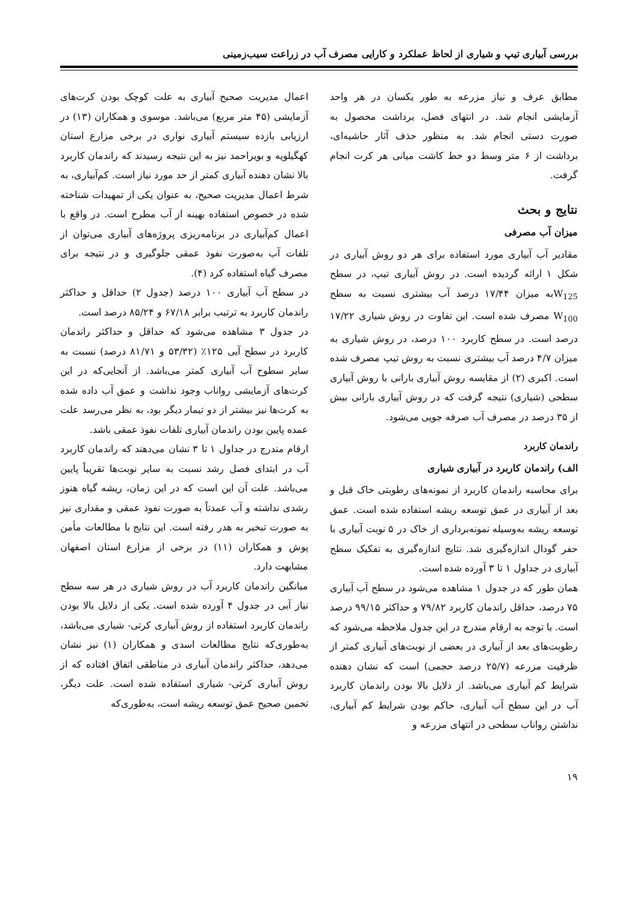بررسی آبیاری تیپ و شیاری از لحاظ عملکرد و کارایی مصرف آب در زراعت سیب‌زمینی
مطابق عرف و نیاز مزرعه به طور یکسان در هر واحد آزمایشی انجام شد. در انتهای فصل، برداشت محصول به صورت دستی انجام شد. به منظور حذف آثار حاشیه‌ای، برداشت از ۶ متر وسط دو خط کاشت میانی هر کرت انجام گرفت.
نتایج و بحث
میزان آب مصرفی
مقادیر آب آبیاری مورد استفاده برای هر دو روش آبیاری در شکل ۱ ارائه گردیده است. در روش آبیاری تیپ، در سطح W<sub>125</sub>به میزان ۱۷/۴۴ درصد آب بیشتری نسبت به سطح W<sub>100</sub> مصرف شده است. این تفاوت در روش شیاری ۱۷/۲۲ درصد است. در سطح کاربرد ۱۰۰ درصد، در روش شیاری به میزان ۴/۷ درصد آب بیشتری نسبت به روش تیپ مصرف شده است. اکبری (۲) از مقایسه روش آبیاری بارانی با روش آبیاری سطحی (شیاری) نتیجه گرفت که در روش آبیاری بارانی بیش از ۳۵ درصد در مصرف آب صرفه جویی می‌شود.
راندمان کاربرد
الف) راندمان کاربرد در آبیاری شیاری
برای محاسبه راندمان کاربرد از نمونه‌های رطوبتی خاک قبل و بعد از آبیاری در عمق توسعه ریشه استفاده شده است. عمق توسعه ریشه به‌وسیله نمونه‌برداری از خاک در ۵ نوبت آبیاری با حفر گودال اندازه‌گیری شد. نتایج اندازه‌گیری به تفکیک سطح آبیاری در جداول ۱ تا ۳ آورده شده است.
همان طور که در جدول ۱ مشاهده می‌شود در سطح آب آبیاری ۷۵ درصد، حداقل راندمان کاربرد ۷۹/۸۲ و حداکثر ۹۹/۱۵ درصد است. با توجه به ارقام مندرج در این جدول ملاحظه می‌شود که رطوبت‌های بعد از آبیاری در بعضی از نوبت‌های آبیاری کمتر از ظرفیت مزرعه (۲۵/۷ درصد حجمی) است که نشان دهنده شرایط کم آبیاری می‌باشد. از دلایل بالا بودن راندمان کاربرد آب در این سطح آب آبیاری، حاکم بودن شرایط کم آبیاری، نداشتن رواناب سطحی در انتهای مزرعه و
اعمال مدیریت صحیح آبیاری به علت کوچک بودن کرت‌های آزمایشی (۴۵ متر مربع) می‌باشد. موسوی و همکاران (۱۳) در ارزیابی بازده سیستم آبیاری نواری در برخی مزارع استان کهگیلویه و بویراحمد نیز به این نتیجه رسیدند که راندمان کاربرد بالا نشان دهنده آبیاری کمتر از حد مورد نیاز است. کم‌آبیاری، به شرط اعمال مدیریت صحیح، به عنوان یکی از تمهیدات شناخته شده در خصوص استفاده بهینه از آب مطرح است. در واقع با اعمال کم‌آبیاری در برنامه‌ریزی پروژه‌های آبیاری می‌توان از تلفات آب به‌صورت نفوذ عمقی جلوگیری و در نتیجه برای مصرف گیاه استفاده کرد (۴).
در سطح آب آبیاری ۱۰۰ درصد (جدول ۲) حداقل و حداکثر راندمان کاربرد به ترتیب برابر ۶۷/۱۸ و ۸۵/۲۴ درصد است.
در جدول ۳ مشاهده می‌شود که حداقل و حداکثر راندمان کاربرد در سطح آبی ۱۲۵٪ (۵۳/۳۲ و ۸۱/۷۱ درصد) نسبت به سایر سطوح آب آبیاری کمتر می‌باشد. از آنجایی‌که در این کرت‌های آزمایشی رواناب وجود نداشت و عمق آب داده شده به کرت‌ها نیز بیشتر از دو تیمار دیگر بود، به نظر می‌رسد علت عمده پایین بودن راندمان آبیاری تلفات نفوذ عمقی باشد.
ارقام مندرج در جداول ۱ تا ۳ نشان می‌دهند که راندمان کاربرد آب در ابتدای فصل رشد نسبت به سایر نوبت‌ها تقریباً پایین می‌باشد. علت آن این است که در این زمان، ریشه گیاه هنوز رشدی نداشته و آب عمدتاً به صورت نفوذ عمقی و مقداری نیز به صورت تبخیر به هدر رفته است. این نتایج با مطالعات مأمن پوش و همکاران (۱۱) در برخی از مزارع استان اصفهان مشابهت دارد.
میانگین راندمان کاربرد آب در روش شیاری در هر سه سطح نیاز آبی در جدول ۴ آورده شده است. یکی از دلایل بالا بودن راندمان کاربرد استفاده از روش آبیاری کرتی- شیاری می‌باشد، به‌طوری‌که نتایج مطالعات اسدی و همکاران (۱) نیز نشان می‌دهد، حداکثر راندمان آبیاری در مناطقی اتفاق افتاده که از روش آبیاری کرتی- شیاری استفاده شده است. علت دیگر، تخمین صحیح عمق توسعه ریشه است، به‌طوری‌که
۱۹